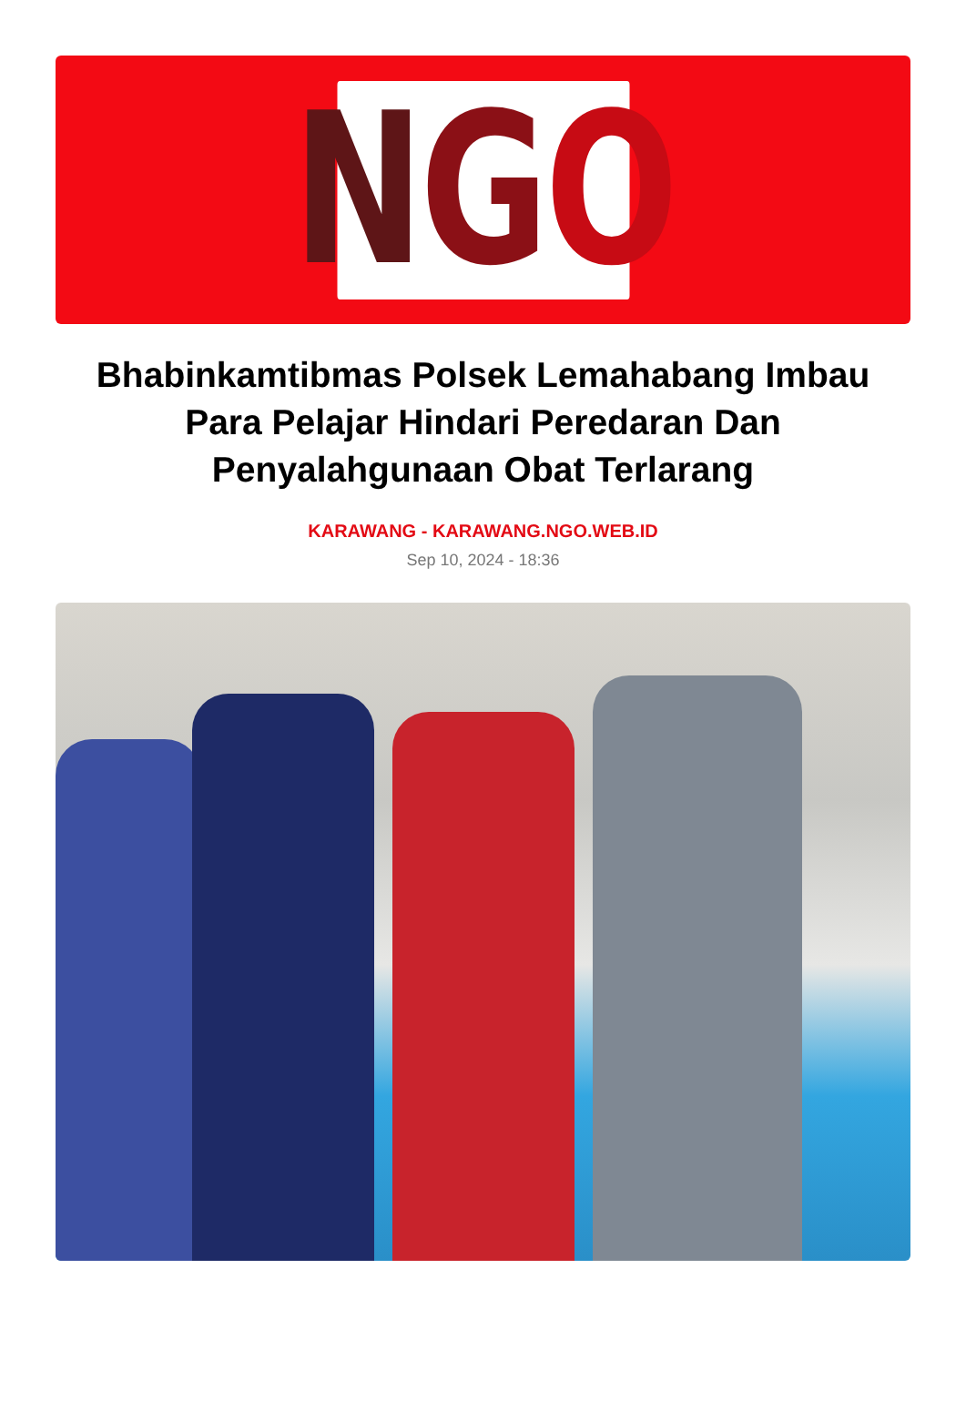N G O
Bhabinkamtibmas Polsek Lemahabang Imbau Para Pelajar Hindari Peredaran Dan Penyalahgunaan Obat Terlarang
KARAWANG - KARAWANG.NGO.WEB.ID
Sep 10, 2024 - 18:36